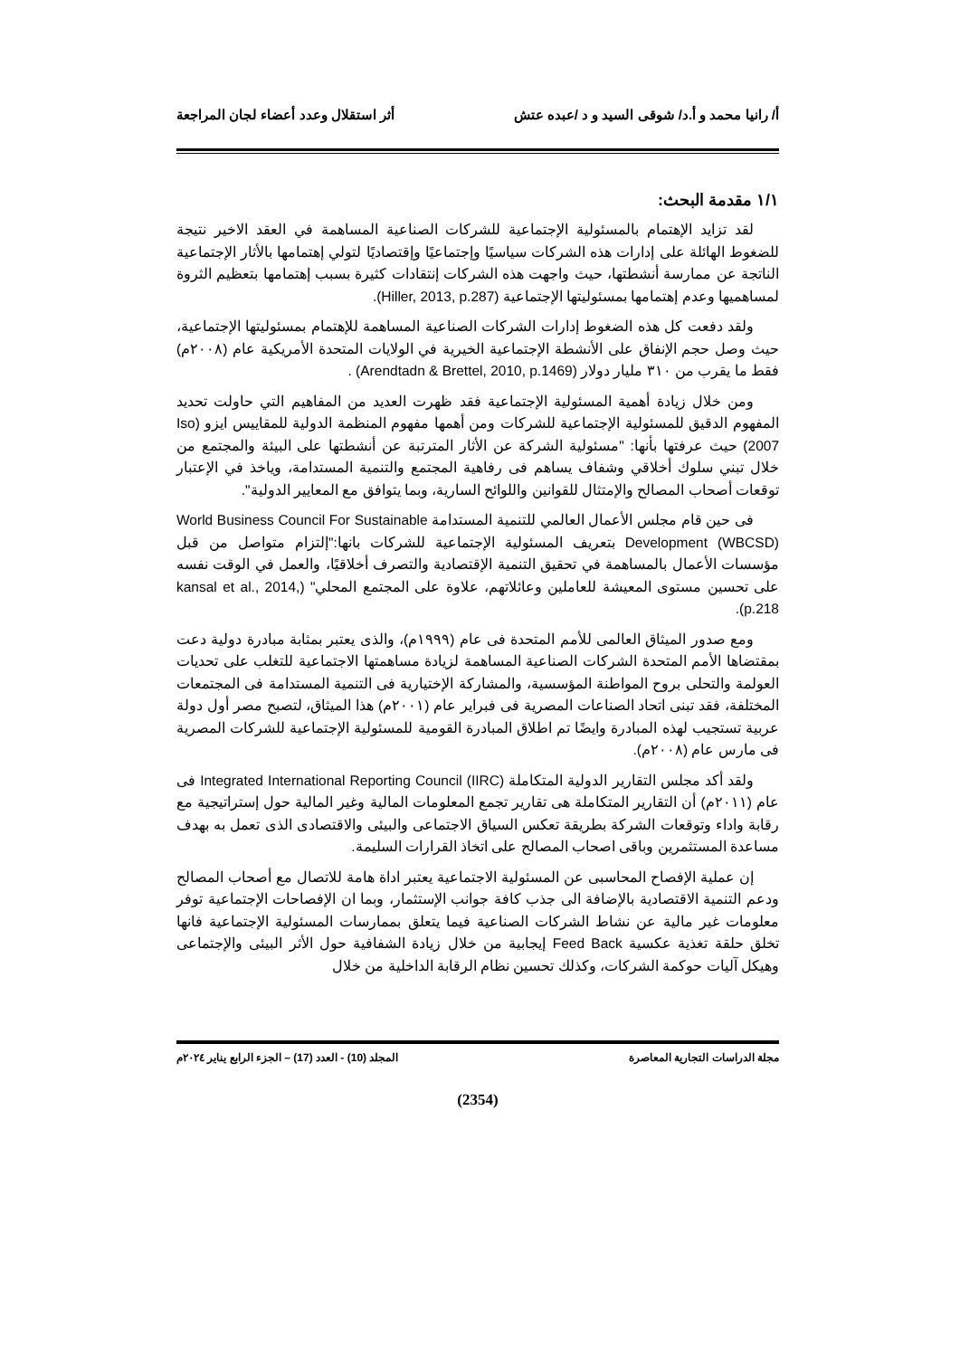أ/ رانيا محمد و أ.د/ شوقى السيد و د /عبده عتش أثر استقلال وعدد أعضاء لجان المراجعة
١/١ مقدمة البحث:
لقد تزايد الإهتمام بالمسئولية الإجتماعية للشركات الصناعية المساهمة في العقد الاخير نتيجة للضغوط الهائلة على إدارات هذه الشركات سياسيًا وإجتماعيًا وإقتصاديًا لتولي إهتمامها بالأثار الإجتماعية الناتجة عن ممارسة أنشطتها، حيث واجهت هذه الشركات إنتقادات كثيرة بسبب إهتمامها بتعظيم الثروة لمساهميها وعدم إهتمامها بمسئوليتها الإجتماعية (Hiller, 2013, p.287).
ولقد دفعت كل هذه الضغوط إدارات الشركات الصناعية المساهمة للإهتمام بمسئوليتها الإجتماعية، حيث وصل حجم الإنفاق على الأنشطة الإجتماعية الخيرية في الولايات المتحدة الأمريكية عام (٢٠٠٨م) فقط ما يقرب من ٣١٠ مليار دولار (Arendtadn & Brettel, 2010, p.1469) .
ومن خلال زيادة أهمية المسئولية الإجتماعية فقد ظهرت العديد من المفاهيم التي حاولت تحديد المفهوم الدقيق للمسئولية الإجتماعية للشركات ومن أهمها مفهوم المنظمة الدولية للمقاييس ايزو (Iso 2007) حيث عرفتها بأنها: "مسئولية الشركة عن الأثار المترتبة عن أنشطتها على البيئة والمجتمع من خلال تبني سلوك أخلاقي وشفاف يساهم فى رفاهية المجتمع والتنمية المستدامة، وياخذ في الإعتبار توقعات أصحاب المصالح والإمتثال للقوانين واللوائح السارية، وبما يتوافق مع المعايير الدولية".
فى حين قام مجلس الأعمال العالمي للتنمية المستدامة World Business Council For Sustainable Development (WBCSD) بتعريف المسئولية الإجتماعية للشركات بانها:"إلتزام متواصل من قبل مؤسسات الأعمال بالمساهمة في تحقيق التنمية الإقتصادية والتصرف أخلاقيًا، والعمل في الوقت نفسه على تحسين مستوى المعيشة للعاملين وعائلاتهم، علاوة على المجتمع المحلي" (kansal et al., 2014, p.218).
ومع صدور الميثاق العالمى للأمم المتحدة فى عام (١٩٩٩م)، والذى يعتبر بمثابة مبادرة دولية دعت بمقتضاها الأمم المتحدة الشركات الصناعية المساهمة لزيادة مساهمتها الاجتماعية للتغلب على تحديات العولمة والتحلى بروح المواطنة المؤسسية، والمشاركة الإختيارية فى التنمية المستدامة فى المجتمعات المختلفة، فقد تبنى اتحاد الصناعات المصرية فى فبراير عام (٢٠٠١م) هذا الميثاق، لتصبح مصر أول دولة عربية تستجيب لهذه المبادرة وايضًا تم اطلاق المبادرة القومية للمسئولية الإجتماعية للشركات المصرية فى مارس عام (٢٠٠٨م).
ولقد أكد مجلس التقارير الدولية المتكاملة Integrated International Reporting Council (IIRC) فى عام (٢٠١١م) أن التقارير المتكاملة هى تقارير تجمع المعلومات المالية وغير المالية حول إستراتيجية مع رقابة واداء وتوقعات الشركة بطريقة تعكس السياق الاجتماعى والبيئى والاقتصادى الذى تعمل به بهدف مساعدة المستثمرين وباقى اصحاب المصالح على اتخاذ القرارات السليمة.
إن عملية الإفصاح المحاسبى عن المسئولية الاجتماعية يعتبر اداة هامة للاتصال مع أصحاب المصالح ودعم التنمية الاقتصادية بالإضافة الى جذب كافة جوانب الإستثمار، وبما ان الإفصاحات الإجتماعية توفر معلومات غير مالية عن نشاط الشركات الصناعية فيما يتعلق بممارسات المسئولية الإجتماعية فانها تخلق حلقة تغذية عكسية Feed Back إيجابية من خلال زيادة الشفافية حول الأثر البيئى والإجتماعى وهيكل آليات حوكمة الشركات، وكذلك تحسين نظام الرقابة الداخلية من خلال
مجلة الدراسات التجارية المعاصرة المجلد (10) - العدد (17) – الجزء الرابع يناير ٢٠٢٤م
(2354)